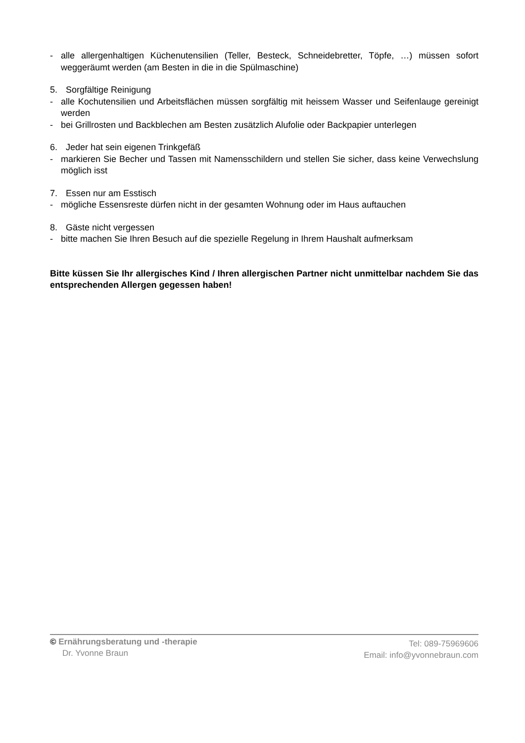- alle allergenhaltigen Küchenutensilien (Teller, Besteck, Schneidebretter, Töpfe, …) müssen sofort weggeräumt werden (am Besten in die in die Spülmaschine)
5. Sorgfältige Reinigung
- alle Kochutensilien und Arbeitsflächen müssen sorgfältig mit heissem Wasser und Seifenlauge gereinigt werden
- bei Grillrosten und Backblechen am Besten zusätzlich Alufolie oder Backpapier unterlegen
6. Jeder hat sein eigenen Trinkgefäß
- markieren Sie Becher und Tassen mit Namensschildern und stellen Sie sicher, dass keine Verwechslung möglich isst
7. Essen nur am Esstisch
- mögliche Essensreste dürfen nicht in der gesamten Wohnung oder im Haus auftauchen
8. Gäste nicht vergessen
- bitte machen Sie Ihren Besuch auf die spezielle Regelung in Ihrem Haushalt aufmerksam
Bitte küssen Sie Ihr allergisches Kind / Ihren allergischen Partner nicht unmittelbar nachdem Sie das entsprechenden Allergen gegessen haben!
© Ernährungsberatung und -therapie
Dr. Yvonne Braun
Tel: 089-75969606
Email: info@yvonnebraun.com